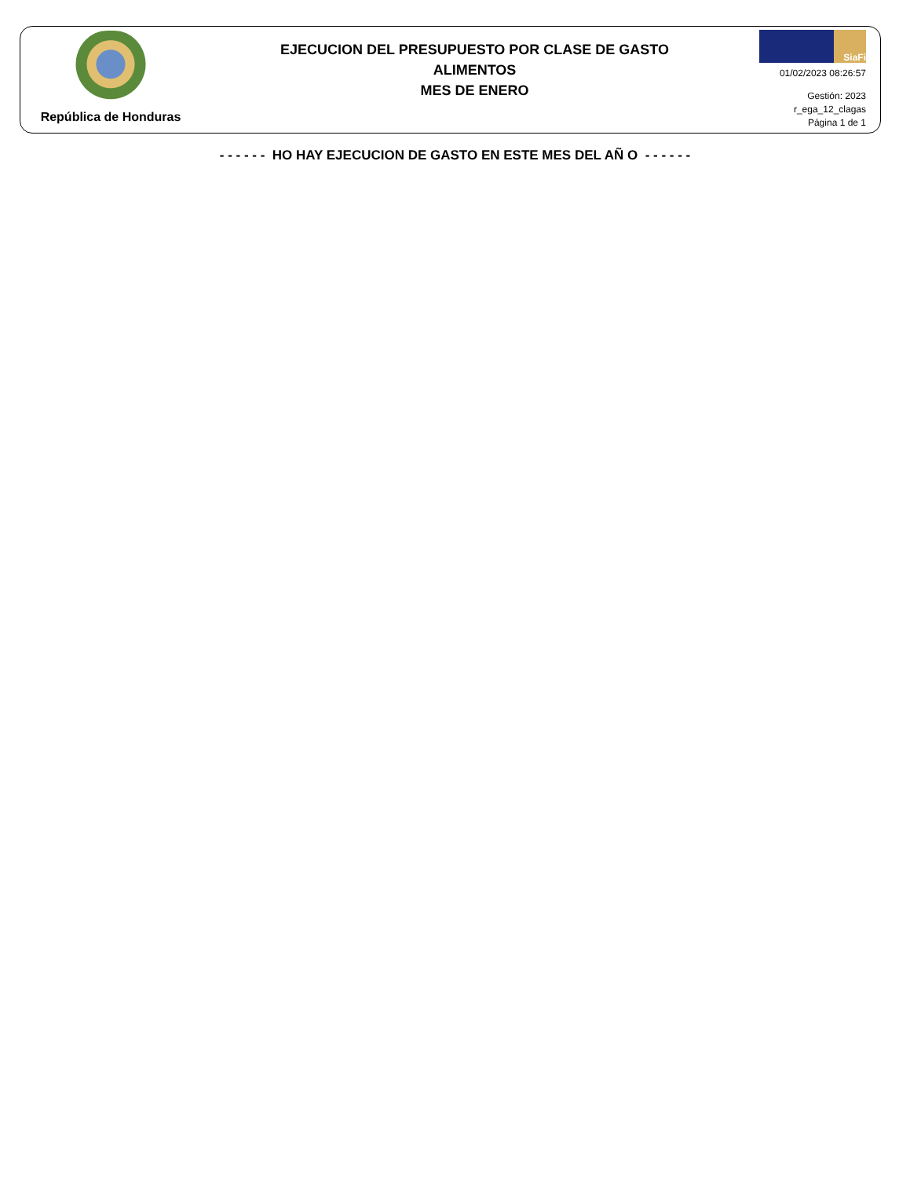República de Honduras
EJECUCION DEL PRESUPUESTO POR CLASE DE GASTO
ALIMENTOS
MES DE ENERO
SiaFi
01/02/2023 08:26:57
Gestión: 2023
r_ega_12_clagas
Página 1 de 1
- - - - - - HO HAY EJECUCION DE GASTO EN ESTE MES DEL AÑ O - - - - - -